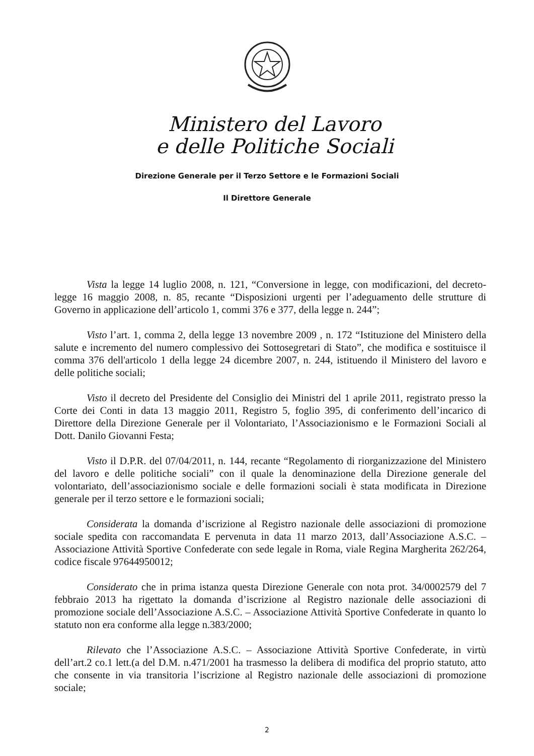Ministero del Lavoro
e delle Politiche Sociali
Direzione Generale per il Terzo Settore e le Formazioni Sociali
Il Direttore Generale
Vista la legge 14 luglio 2008, n. 121, “Conversione in legge, con modificazioni, del decreto-legge 16 maggio 2008, n. 85, recante “Disposizioni urgenti per l’adeguamento delle strutture di Governo in applicazione dell’articolo 1, commi 376 e 377, della legge n. 244”;
Visto l’art. 1, comma 2, della legge 13 novembre 2009 , n. 172 “Istituzione del Ministero della salute e incremento del numero complessivo dei Sottosegretari di Stato”, che modifica e sostituisce il comma 376 dell'articolo 1 della legge 24 dicembre 2007, n. 244, istituendo il Ministero del lavoro e delle politiche sociali;
Visto il decreto del Presidente del Consiglio dei Ministri del 1 aprile 2011, registrato presso la Corte dei Conti in data 13 maggio 2011, Registro 5, foglio 395, di conferimento dell’incarico di Direttore della Direzione Generale per il Volontariato, l’Associazionismo e le Formazioni Sociali al Dott. Danilo Giovanni Festa;
Visto il D.P.R. del 07/04/2011, n. 144, recante “Regolamento di riorganizzazione del Ministero del lavoro e delle politiche sociali” con il quale la denominazione della Direzione generale del volontariato, dell’associazionismo sociale e delle formazioni sociali è stata modificata in Direzione generale per il terzo settore e le formazioni sociali;
Considerata la domanda d’iscrizione al Registro nazionale delle associazioni di promozione sociale spedita con raccomandata E pervenuta in data 11 marzo 2013, dall’Associazione A.S.C. – Associazione Attività Sportive Confederate con sede legale in Roma, viale Regina Margherita 262/264, codice fiscale 97644950012;
Considerato che in prima istanza questa Direzione Generale con nota prot. 34/0002579 del 7 febbraio 2013 ha rigettato la domanda d’iscrizione al Registro nazionale delle associazioni di promozione sociale dell’Associazione A.S.C. – Associazione Attività Sportive Confederate in quanto lo statuto non era conforme alla legge n.383/2000;
Rilevato che l’Associazione A.S.C. – Associazione Attività Sportive Confederate, in virtù dell’art.2 co.1 lett.(a del D.M. n.471/2001 ha trasmesso la delibera di modifica del proprio statuto, atto che consente in via transitoria l’iscrizione al Registro nazionale delle associazioni di promozione sociale;
2